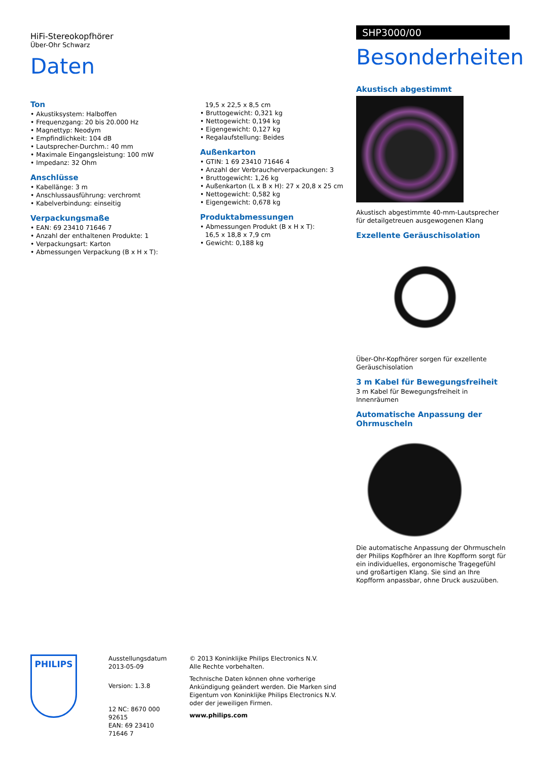HiFi-Stereokopfhörer
Über-Ohr Schwarz
Daten
Ton
• Akustiksystem: Halboffen
• Frequenzgang: 20 bis 20.000 Hz
• Magnettyp: Neodym
• Empfindlichkeit: 104 dB
• Lautsprecher-Durchm.: 40 mm
• Maximale Eingangsleistung: 100 mW
• Impedanz: 32 Ohm
Anschlüsse
• Kabellänge: 3 m
• Anschlussausführung: verchromt
• Kabelverbindung: einseitig
Verpackungsmaße
• EAN: 69 23410 71646 7
• Anzahl der enthaltenen Produkte: 1
• Verpackungsart: Karton
• Abmessungen Verpackung (B x H x T):
19,5 x 22,5 x 8,5 cm
• Bruttogewicht: 0,321 kg
• Nettogewicht: 0,194 kg
• Eigengewicht: 0,127 kg
• Regalaufstellung: Beides
Außenkarton
• GTIN: 1 69 23410 71646 4
• Anzahl der Verbraucherverpackungen: 3
• Bruttogewicht: 1,26 kg
• Außenkarton (L x B x H): 27 x 20,8 x 25 cm
• Nettogewicht: 0,582 kg
• Eigengewicht: 0,678 kg
Produktabmessungen
• Abmessungen Produkt (B x H x T):
16,5 x 18,8 x 7,9 cm
• Gewicht: 0,188 kg
SHP3000/00
Besonderheiten
Akustisch abgestimmt
Akustisch abgestimmte 40-mm-Lautsprecher für detailgetreuen ausgewogenen Klang
Exzellente Geräuschisolation
Über-Ohr-Kopfhörer sorgen für exzellente Geräuschisolation
3 m Kabel für Bewegungsfreiheit
3 m Kabel für Bewegungsfreiheit in Innenräumen
Automatische Anpassung der Ohrmuscheln
Die automatische Anpassung der Ohrmuscheln der Philips Kopfhörer an Ihre Kopfform sorgt für ein individuelles, ergonomische Tragegefühl und großartigen Klang. Sie sind an Ihre Kopfform anpassbar, ohne Druck auszuüben.
PHILIPS
Ausstellungsdatum
2013-05-09
Version: 1.3.8
12 NC: 8670 000 92615
EAN: 69 23410 71646 7
© 2013 Koninklijke Philips Electronics N.V.
Alle Rechte vorbehalten.
Technische Daten können ohne vorherige Ankündigung geändert werden. Die Marken sind Eigentum von Koninklijke Philips Electronics N.V. oder der jeweiligen Firmen.
www.philips.com